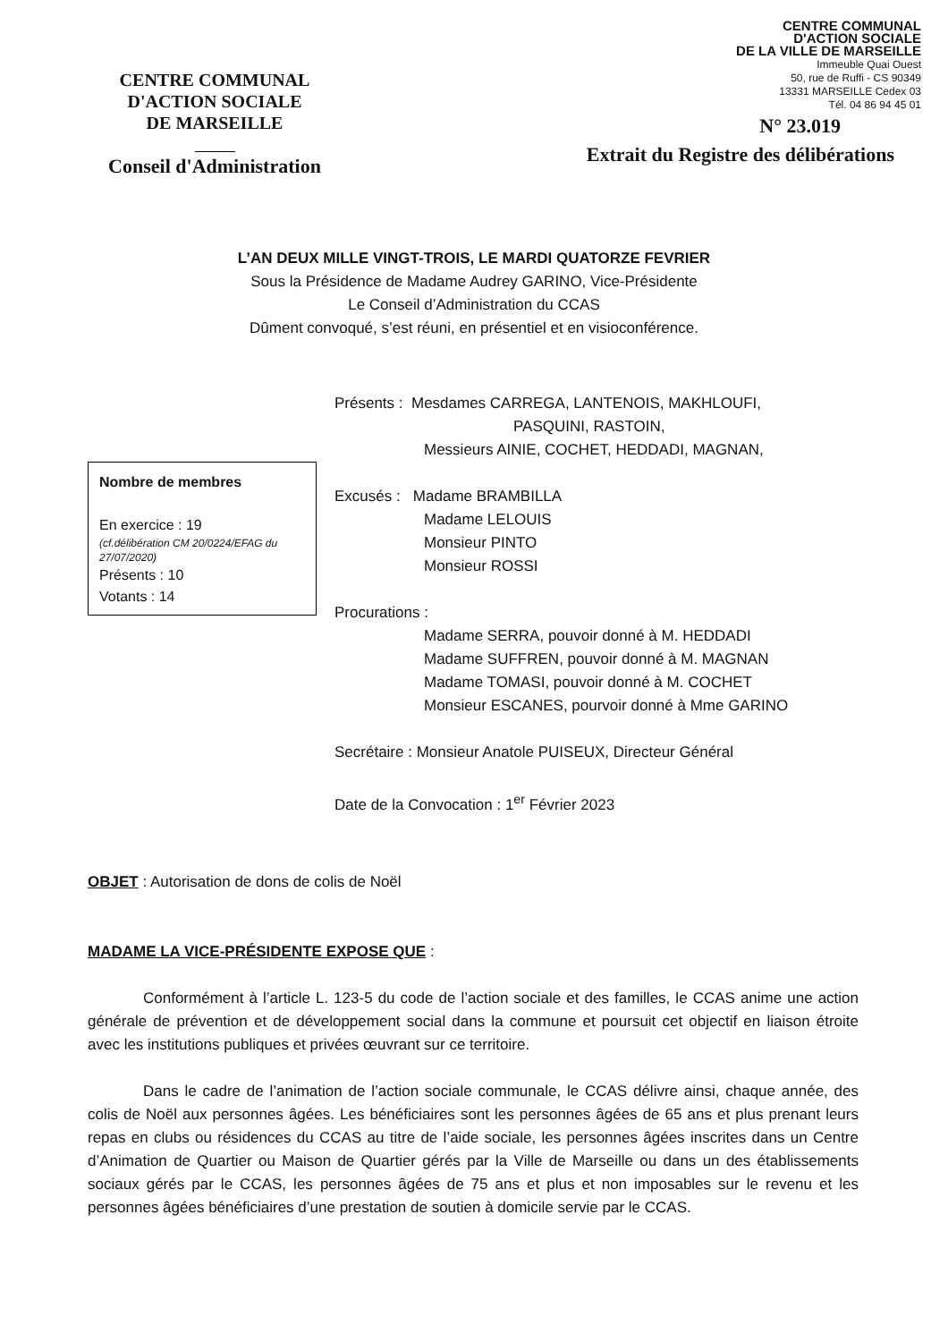CENTRE COMMUNAL
D'ACTION SOCIALE
DE MARSEILLE
Conseil d'Administration
CENTRE COMMUNAL
D'ACTION SOCIALE
DE LA VILLE DE MARSEILLE
Immeuble Quai Ouest
50, rue de Ruffi - CS 90349
13331 MARSEILLE Cedex 03
Tél. 04 86 94 45 01
N° 23.019
Extrait du Registre des délibérations
L’AN DEUX MILLE VINGT-TROIS, LE MARDI QUATORZE FEVRIER
Sous la Présidence de Madame Audrey GARINO, Vice-Présidente
Le Conseil d’Administration du CCAS
Dûment convoqué, s’est réuni, en présentiel et en visioconférence.
Nombre de membres
En exercice : 19
(cf.délibération CM 20/0224/EFAG du 27/07/2020)
Présents : 10
Votants : 14
Présents : Mesdames CARREGA, LANTENOIS, MAKHLOUFI,
PASQUINI, RASTOIN,
Messieurs AINIE, COCHET, HEDDADI, MAGNAN,
Excusés : Madame BRAMBILLA
Madame LELOUIS
Monsieur PINTO
Monsieur ROSSI
Procurations :
Madame SERRA, pouvoir donné à M. HEDDADI
Madame SUFFREN, pouvoir donné à M. MAGNAN
Madame TOMASI, pouvoir donné à M. COCHET
Monsieur ESCANES, pourvoir donné à Mme GARINO
Secrétaire : Monsieur Anatole PUISEUX, Directeur Général
Date de la Convocation : 1<sup>er</sup> Février 2023
OBJET : Autorisation de dons de colis de Noël
MADAME LA VICE-PRÉSIDENTE EXPOSE QUE :
Conformément à l’article L. 123-5 du code de l’action sociale et des familles, le CCAS anime une action générale de prévention et de développement social dans la commune et poursuit cet objectif en liaison étroite avec les institutions publiques et privées œuvrant sur ce territoire.
Dans le cadre de l’animation de l’action sociale communale, le CCAS délivre ainsi, chaque année, des colis de Noël aux personnes âgées. Les bénéficiaires sont les personnes âgées de 65 ans et plus prenant leurs repas en clubs ou résidences du CCAS au titre de l’aide sociale, les personnes âgées inscrites dans un Centre d’Animation de Quartier ou Maison de Quartier gérés par la Ville de Marseille ou dans un des établissements sociaux gérés par le CCAS, les personnes âgées de 75 ans et plus et non imposables sur le revenu et les personnes âgées bénéficiaires d’une prestation de soutien à domicile servie par le CCAS.